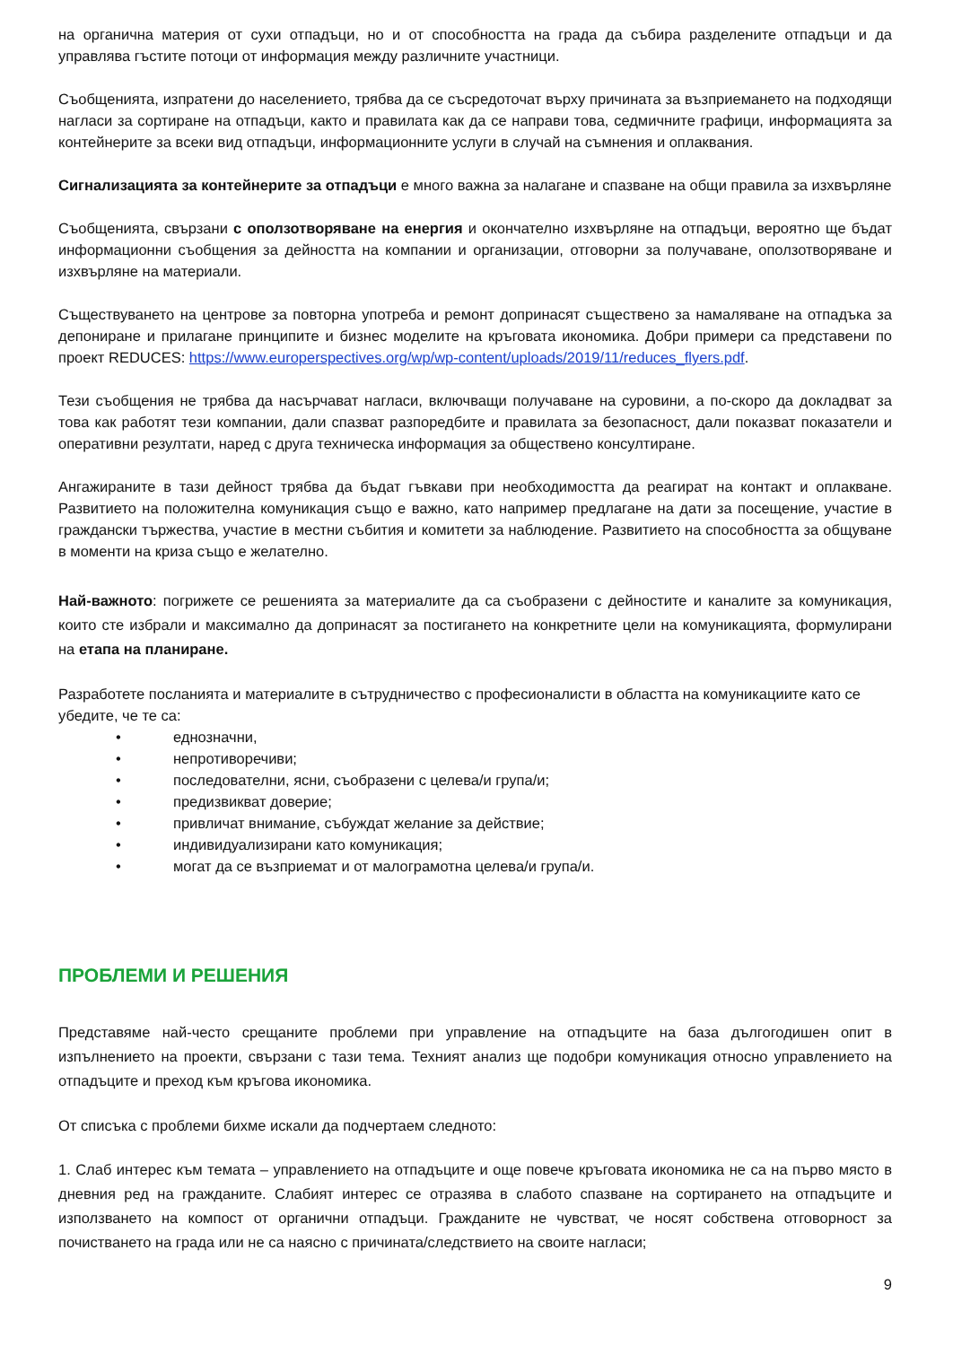на органична материя от сухи отпадъци, но и от способността на града да събира разделените отпадъци и да управлява гъстите потоци от информация между различните участници.
Съобщенията, изпратени до населението, трябва да се съсредоточат върху причината за възприемането на подходящи нагласи за сортиране на отпадъци, както и правилата как да се направи това, седмичните графици, информацията за контейнерите за всеки вид отпадъци, информационните услуги в случай на съмнения и оплаквания.
Сигнализацията за контейнерите за отпадъци е много важна за налагане и спазване на общи правила за изхвърляне
Съобщенията, свързани с оползотворяване на енергия и окончателно изхвърляне на отпадъци, вероятно ще бъдат информационни съобщения за дейността на компании и организации, отговорни за получаване, оползотворяване и изхвърляне на материали.
Съществуването на центрове за повторна употреба и ремонт допринасят съществено за намаляване на отпадъка за депониране и прилагане принципите и бизнес моделите на кръговата икономика. Добри примери са представени по проект REDUCES: https://www.europerspectives.org/wp/wp-content/uploads/2019/11/reduces_flyers.pdf.
Тези съобщения не трябва да насърчават нагласи, включващи получаване на суровини, а по-скоро да докладват за това как работят тези компании, дали спазват разпоредбите и правилата за безопасност, дали показват показатели и оперативни резултати, наред с друга техническа информация за обществено консултиране.
Ангажираните в тази дейност трябва да бъдат гъвкави при необходимостта да реагират на контакт и оплакване. Развитието на положителна комуникация също е важно, като например предлагане на дати за посещение, участие в граждански тържества, участие в местни събития и комитети за наблюдение. Развитието на способността за общуване в моменти на криза също е желателно.
Най-важното: погрижете се решенията за материалите да са съобразени с дейностите и каналите за комуникация, които сте избрали и максимално да допринасят за постигането на конкретните цели на комуникацията, формулирани на етапа на планиране.
Разработете посланията и материалите в сътрудничество с професионалисти в областта на комуникациите като се убедите, че те са:
• еднозначни,
• непротиворечиви;
• последователни, ясни, съобразени с целева/и група/и;
• предизвикват доверие;
• привличат внимание, събуждат желание за действие;
• индивидуализирани като комуникация;
• могат да се възприемат и от малограмотна целева/и група/и.
ПРОБЛЕМИ И РЕШЕНИЯ
Представяме най-често срещаните проблеми при управление на отпадъците на база дългогодишен опит в изпълнението на проекти, свързани с тази тема. Техният анализ ще подобри комуникация относно управлението на отпадъците и преход към кръгова икономика.
От списъка с проблеми бихме искали да подчертаем следното:
1. Слаб интерес към темата – управлението на отпадъците и още повече кръговата икономика не са на първо място в дневния ред на гражданите. Слабият интерес се отразява в слабото спазване на сортирането на отпадъците и използването на компост от органични отпадъци. Гражданите не чувстват, че носят собствена отговорност за почистването на града или не са наясно с причината/следствието на своите нагласи;
9